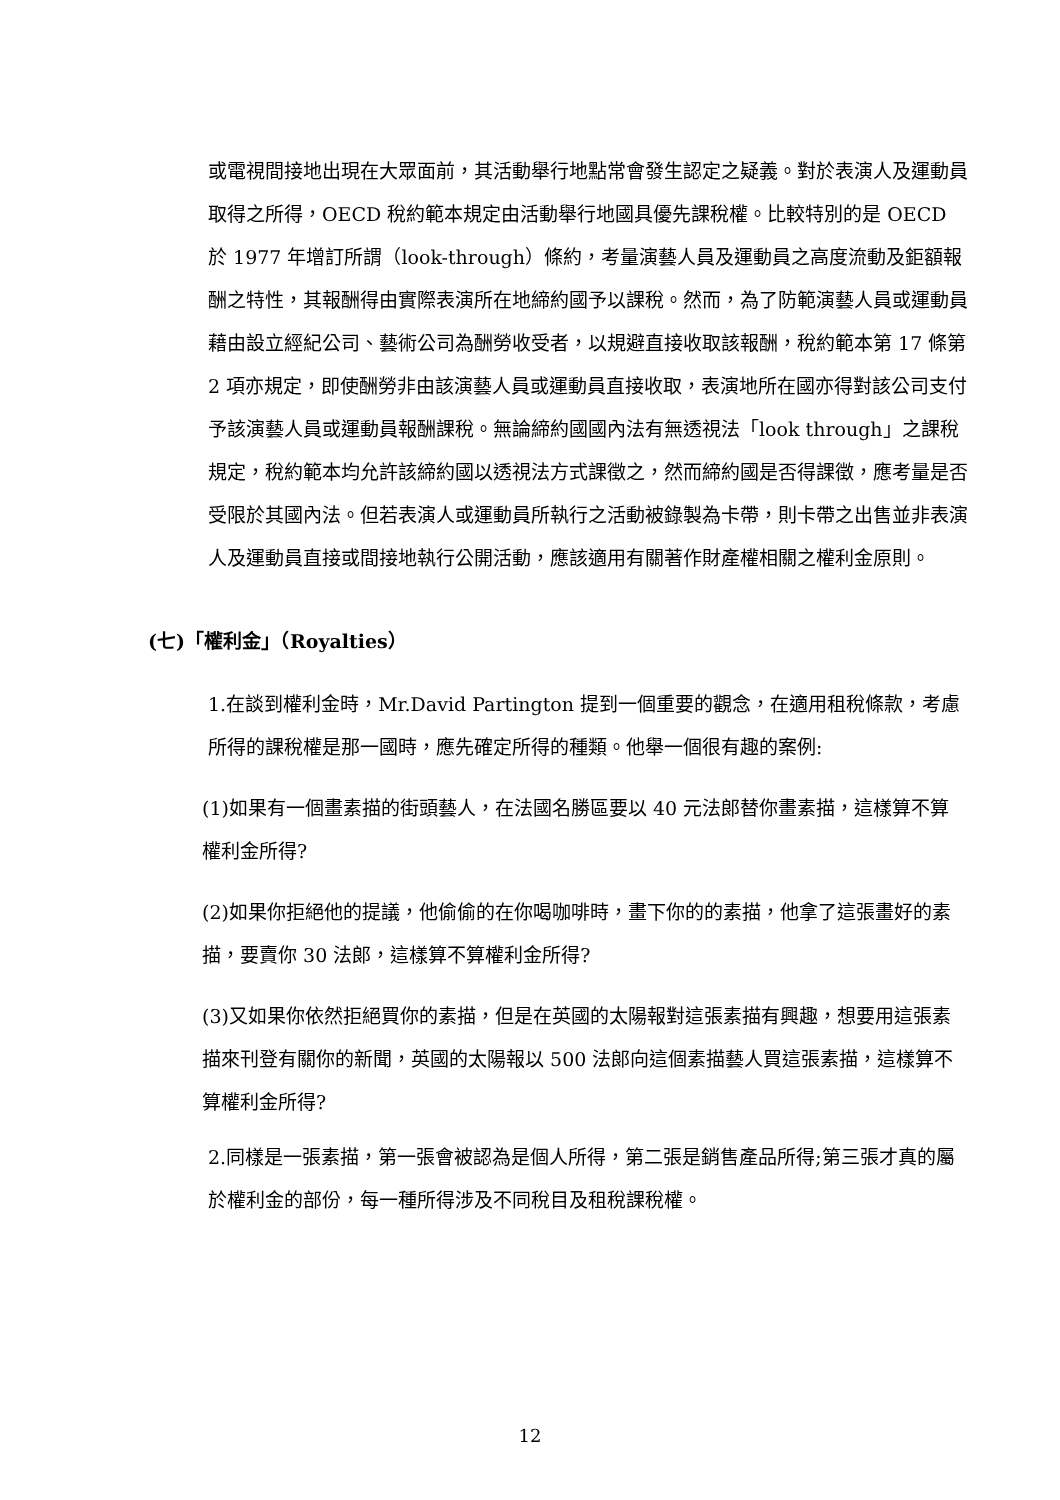或電視間接地出現在大眾面前，其活動舉行地點常會發生認定之疑義。對於表演人及運動員取得之所得，OECD 稅約範本規定由活動舉行地國具優先課稅權。比較特別的是 OECD 於 1977 年增訂所謂（look-through）條約，考量演藝人員及運動員之高度流動及鉅額報酬之特性，其報酬得由實際表演所在地締約國予以課稅。然而，為了防範演藝人員或運動員藉由設立經紀公司、藝術公司為酬勞收受者，以規避直接收取該報酬，稅約範本第 17 條第 2 項亦規定，即使酬勞非由該演藝人員或運動員直接收取，表演地所在國亦得對該公司支付予該演藝人員或運動員報酬課稅。無論締約國國內法有無透視法「look through」之課稅規定，稅約範本均允許該締約國以透視法方式課徵之，然而締約國是否得課徵，應考量是否受限於其國內法。但若表演人或運動員所執行之活動被錄製為卡帶，則卡帶之出售並非表演人及運動員直接或間接地執行公開活動，應該適用有關著作財產權相關之權利金原則。
(七)「權利金」（Royalties）
1.在談到權利金時，Mr.David Partington 提到一個重要的觀念，在適用租稅條款，考慮所得的課稅權是那一國時，應先確定所得的種類。他舉一個很有趣的案例:
(1)如果有一個畫素描的街頭藝人，在法國名勝區要以 40 元法郎替你畫素描，這樣算不算權利金所得?
(2)如果你拒絕他的提議，他偷偷的在你喝咖啡時，畫下你的的素描，他拿了這張畫好的素描，要賣你 30 法郎，這樣算不算權利金所得?
(3)又如果你依然拒絕買你的素描，但是在英國的太陽報對這張素描有興趣，想要用這張素描來刊登有關你的新聞，英國的太陽報以 500 法郎向這個素描藝人買這張素描，這樣算不算權利金所得?
2.同樣是一張素描，第一張會被認為是個人所得，第二張是銷售產品所得;第三張才真的屬於權利金的部份，每一種所得涉及不同稅目及租稅課稅權。
12